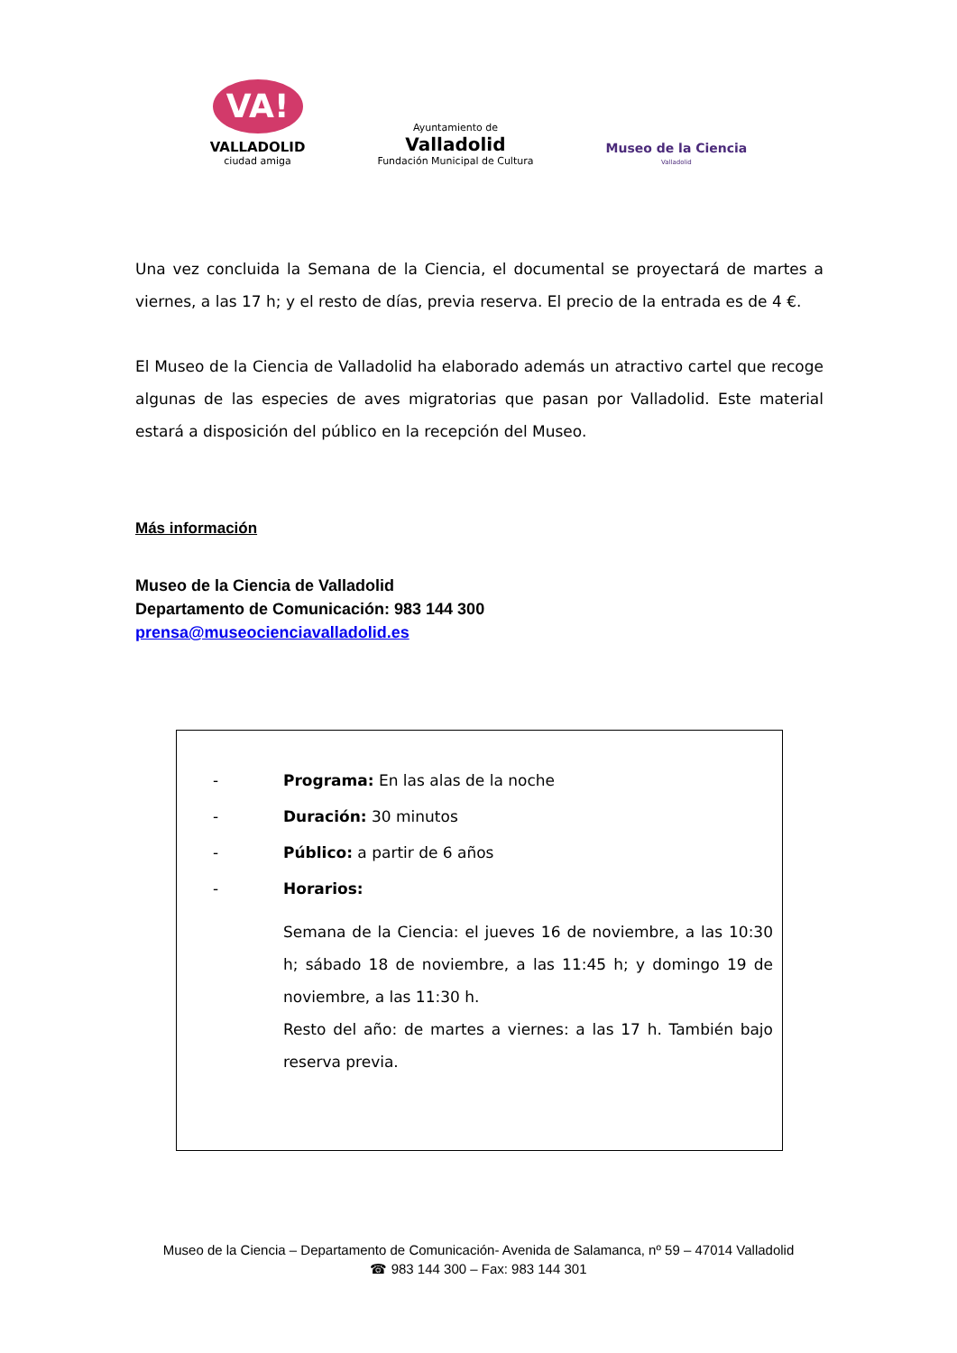VA!
VALLADOLID
ciudad amiga
Ayuntamiento de
Valladolid
Fundación Municipal de Cultura
Museo de la Ciencia
Valladolid
Una vez concluida la Semana de la Ciencia, el documental se proyectará de martes a viernes, a las 17 h; y el resto de días, previa reserva. El precio de la entrada es de 4 €.
El Museo de la Ciencia de Valladolid ha elaborado además un atractivo cartel que recoge algunas de las especies de aves migratorias que pasan por Valladolid. Este material estará a disposición del público en la recepción del Museo.
Más información
Museo de la Ciencia de Valladolid
Departamento de Comunicación: 983 144 300
prensa@museocienciavalladolid.es
- Programa: En las alas de la noche
- Duración: 30 minutos
- Público: a partir de 6 años
- Horarios:
Semana de la Ciencia: el jueves 16 de noviembre, a las 10:30 h; sábado 18 de noviembre, a las 11:45 h; y domingo 19 de noviembre, a las 11:30 h.
Resto del año: de martes a viernes: a las 17 h. También bajo reserva previa.
Museo de la Ciencia – Departamento de Comunicación- Avenida de Salamanca, nº 59 – 47014 Valladolid
☎ 983 144 300 – Fax: 983 144 301